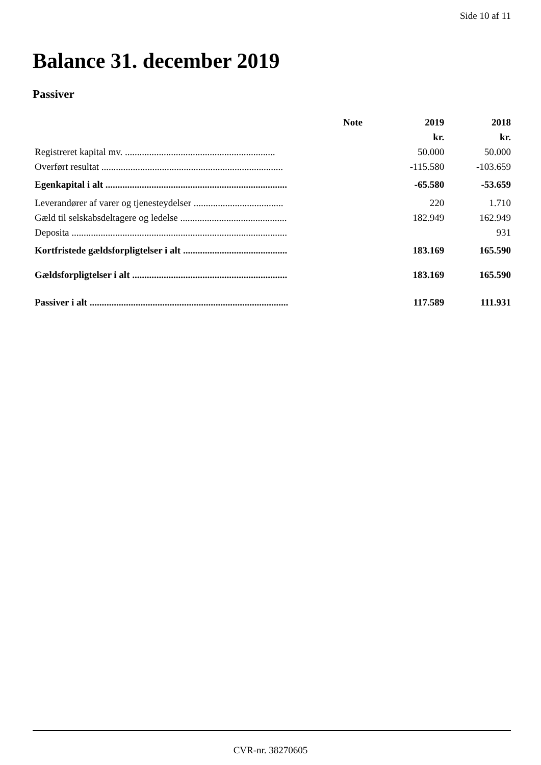Side 10 af 11
Balance 31. december 2019
Passiver
| | Note | 2019 | 2018 |
| --- | --- | --- | --- |
| | | kr. | kr. |
| Registreret kapital mv. .............................................................. | | 50.000 | 50.000 |
| Overført resultat ........................................................................... | | -115.580 | -103.659 |
| Egenkapital i alt ........................................................................... | | -65.580 | -53.659 |
| Leverandører af varer og tjenesteydelser ..................................... | | 220 | 1.710 |
| Gæld til selskabsdeltagere og ledelse ............................................ | | 182.949 | 162.949 |
| Deposita ......................................................................................... | | | 931 |
| Kortfristede gældsforpligtelser i alt ........................................... | | 183.169 | 165.590 |
| Gældsforpligtelser i alt ................................................................ | | 183.169 | 165.590 |
| Passiver i alt .................................................................................. | | 117.589 | 111.931 |
CVR-nr. 38270605